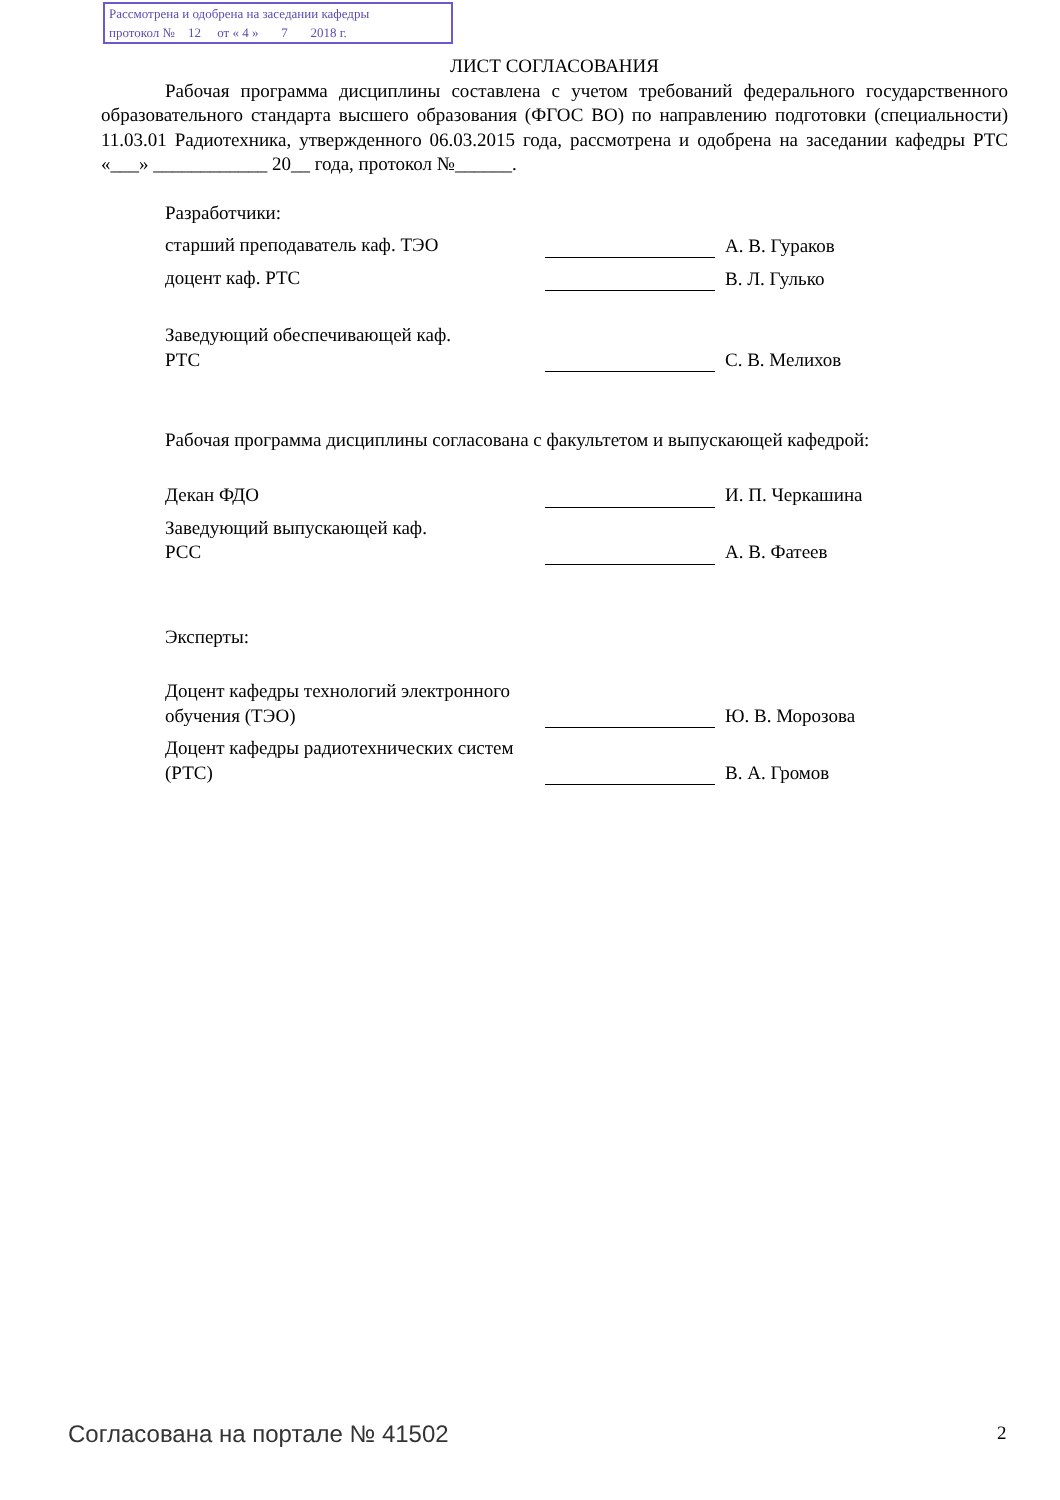Рассмотрена и одобрена на заседании кафедры
протокол № 12 от « 4 » 7 2018 г.
ЛИСТ СОГЛАСОВАНИЯ
Рабочая программа дисциплины составлена с учетом требований федерального государственного образовательного стандарта высшего образования (ФГОС ВО) по направлению подготовки (специальности) 11.03.01 Радиотехника, утвержденного 06.03.2015 года, рассмотрена и одобрена на заседании кафедры РТС «___» ____________ 20__ года, протокол №______.
Разработчики:
старший преподаватель каф. ТЭО А. В. Гураков
доцент каф. РТС В. Л. Гулько
Заведующий обеспечивающей каф.
РТС
С. В. Мелихов
Рабочая программа дисциплины согласована с факультетом и выпускающей кафедрой:
Декан ФДО И. П. Черкашина
Заведующий выпускающей каф.
РСС
А. В. Фатеев
Эксперты:
Доцент кафедры технологий электронного обучения (ТЭО)
Ю. В. Морозова
Доцент кафедры радиотехнических систем (РТС)
В. А. Громов
Согласована на портале № 41502 2